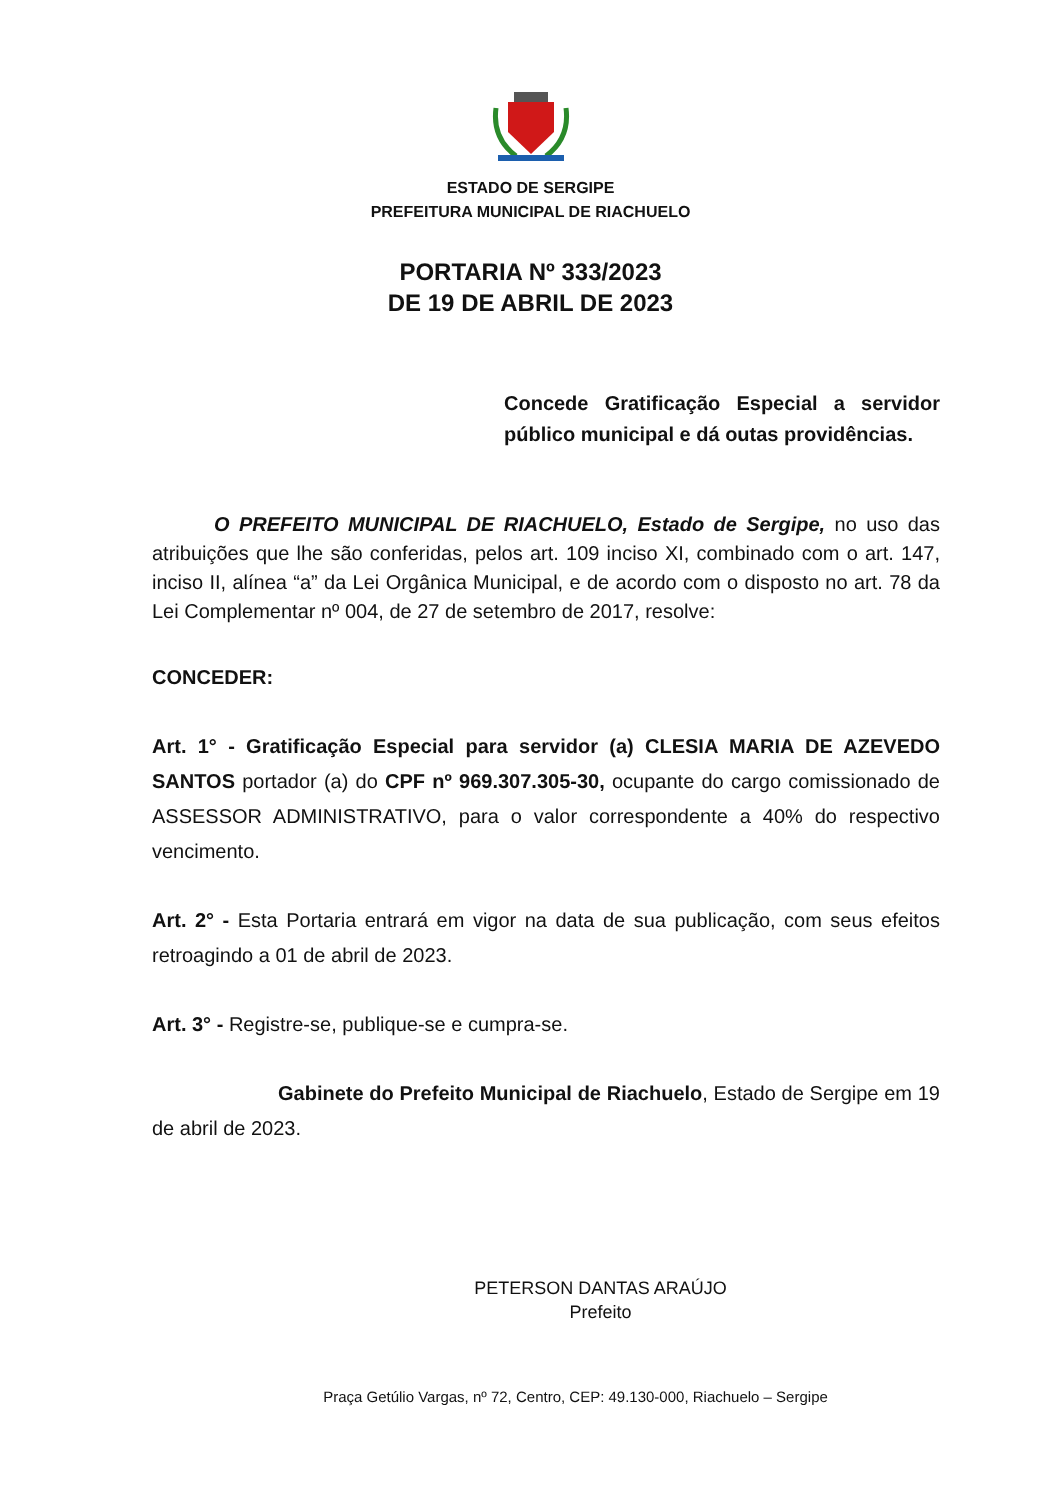ESTADO DE SERGIPE
PREFEITURA MUNICIPAL DE RIACHUELO
PORTARIA Nº 333/2023
DE 19 DE ABRIL DE 2023
Concede Gratificação Especial a servidor público municipal e dá outas providências.
O PREFEITO MUNICIPAL DE RIACHUELO, Estado de Sergipe, no uso das atribuições que lhe são conferidas, pelos art. 109 inciso XI, combinado com o art. 147, inciso II, alínea “a” da Lei Orgânica Municipal, e de acordo com o disposto no art. 78 da Lei Complementar nº 004, de 27 de setembro de 2017, resolve:
CONCEDER:
Art. 1° - Gratificação Especial para servidor (a) CLESIA MARIA DE AZEVEDO SANTOS portador (a) do CPF nº 969.307.305-30, ocupante do cargo comissionado de ASSESSOR ADMINISTRATIVO, para o valor correspondente a 40% do respectivo vencimento.
Art. 2° - Esta Portaria entrará em vigor na data de sua publicação, com seus efeitos retroagindo a 01 de abril de 2023.
Art. 3° - Registre-se, publique-se e cumpra-se.
Gabinete do Prefeito Municipal de Riachuelo, Estado de Sergipe em 19 de abril de 2023.
PETERSON DANTAS ARAÚJO
Prefeito
Praça Getúlio Vargas, nº 72, Centro, CEP: 49.130-000, Riachuelo – Sergipe